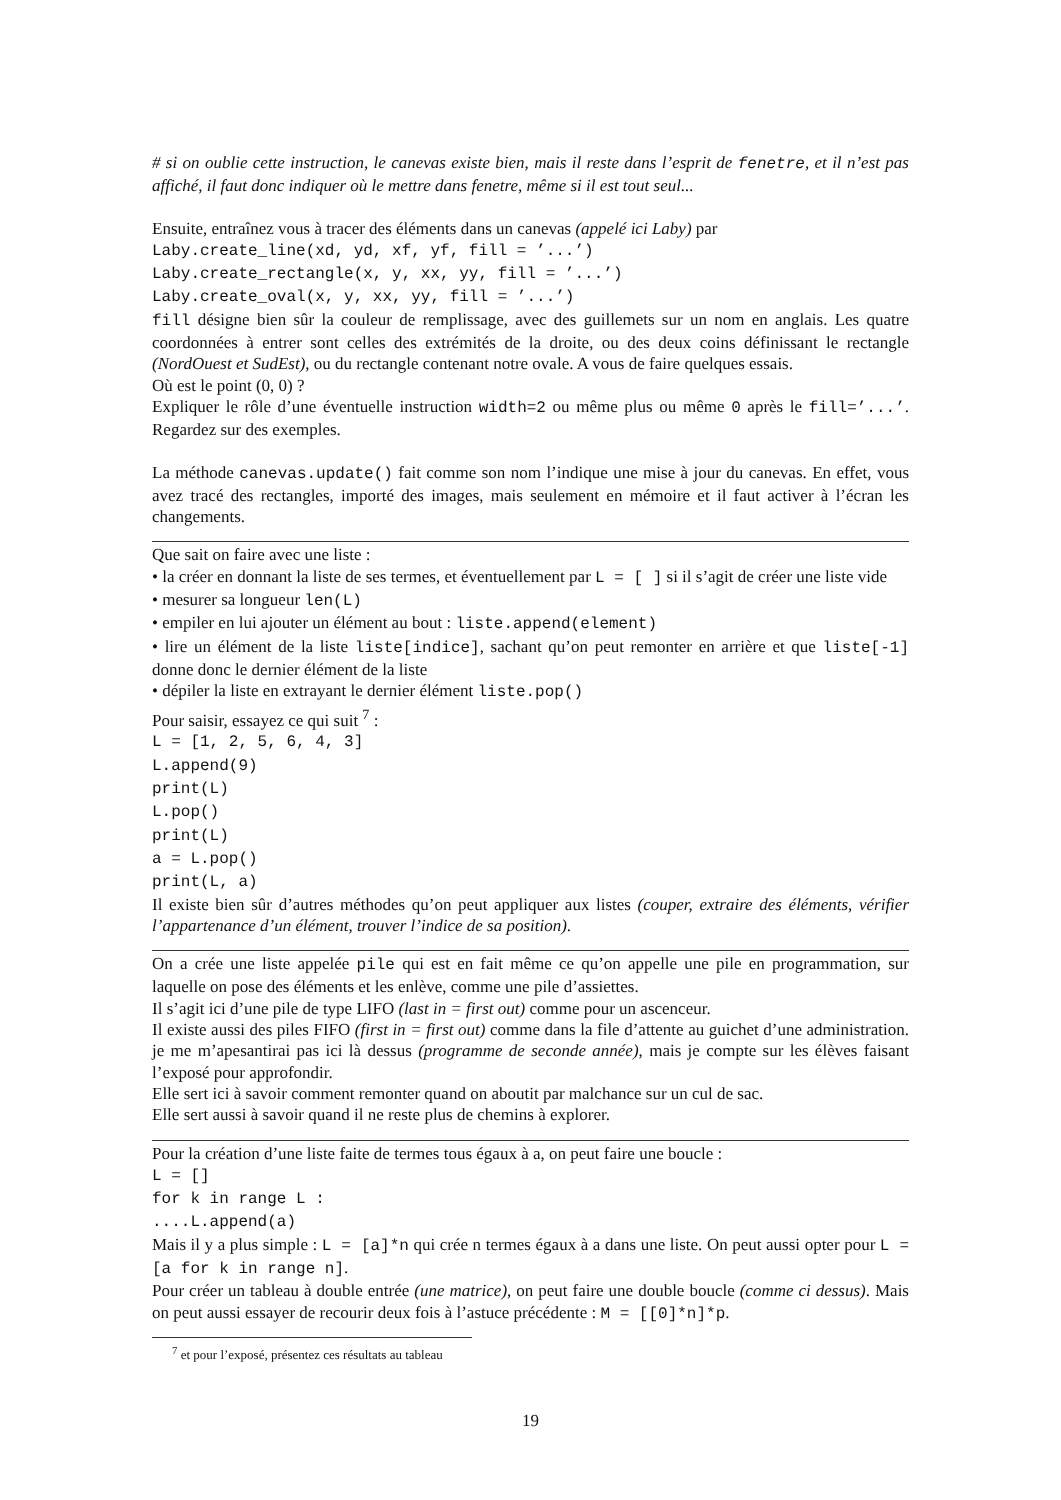# si on oublie cette instruction, le canevas existe bien, mais il reste dans l’esprit de fenetre, et il n’est pas affiché, il faut donc indiquer où le mettre dans fenetre, même si il est tout seul...
Ensuite, entraînez vous à tracer des éléments dans un canevas (appelé ici Laby) par
Laby.create_line(xd, yd, xf, yf, fill = ’...’)
Laby.create_rectangle(x, y, xx, yy, fill = ’...’)
Laby.create_oval(x, y, xx, yy, fill = ’...’)
fill désigne bien sûr la couleur de remplissage, avec des guillemets sur un nom en anglais. Les quatre coordonnées à entrer sont celles des extrémités de la droite, ou des deux coins définissant le rectangle (NordOuest et SudEst), ou du rectangle contenant notre ovale. A vous de faire quelques essais.
Où est le point (0, 0) ?
Expliquer le rôle d’une éventuelle instruction width=2 ou même plus ou même 0 après le fill=’...’. Regardez sur des exemples.
La méthode canevas.update() fait comme son nom l’indique une mise à jour du canevas. En effet, vous avez tracé des rectangles, importé des images, mais seulement en mémoire et il faut activer à l’écran les changements.
Que sait on faire avec une liste :
• la créer en donnant la liste de ses termes, et éventuellement par L = [ ] si il s’agit de créer une liste vide
• mesurer sa longueur len(L)
• empiler en lui ajouter un élément au bout : liste.append(element)
• lire un élément de la liste liste[indice], sachant qu’on peut remonter en arrière et que liste[-1] donne donc le dernier élément de la liste
• dépiler la liste en extrayant le dernier élément liste.pop()
Pour saisir, essayez ce qui suit <sup>7</sup> :
L = [1, 2, 5, 6, 4, 3]
L.append(9)
print(L)
L.pop()
print(L)
a = L.pop()
print(L, a)
Il existe bien sûr d’autres méthodes qu’on peut appliquer aux listes (couper, extraire des éléments, vérifier l’appartenance d’un élément, trouver l’indice de sa position).
On a crée une liste appelée pile qui est en fait même ce qu’on appelle une pile en programmation, sur laquelle on pose des éléments et les enlève, comme une pile d’assiettes.
Il s’agit ici d’une pile de type LIFO (last in = first out) comme pour un ascenceur.
Il existe aussi des piles FIFO (first in = first out) comme dans la file d’attente au guichet d’une administration. je me m’apesantirai pas ici là dessus (programme de seconde année), mais je compte sur les élèves faisant l’exposé pour approfondir.
Elle sert ici à savoir comment remonter quand on aboutit par malchance sur un cul de sac.
Elle sert aussi à savoir quand il ne reste plus de chemins à explorer.
Pour la création d’une liste faite de termes tous égaux à a, on peut faire une boucle :
L = []
for k in range L :
....L.append(a)
Mais il y a plus simple : L = [a]*n qui crée n termes égaux à a dans une liste. On peut aussi opter pour L = [a for k in range n].
Pour créer un tableau à double entrée (une matrice), on peut faire une double boucle (comme ci dessus). Mais on peut aussi essayer de recourir deux fois à l’astuce précédente : M = [[0]*n]*p.
<sup>7</sup> et pour l’exposé, présentez ces résultats au tableau
19